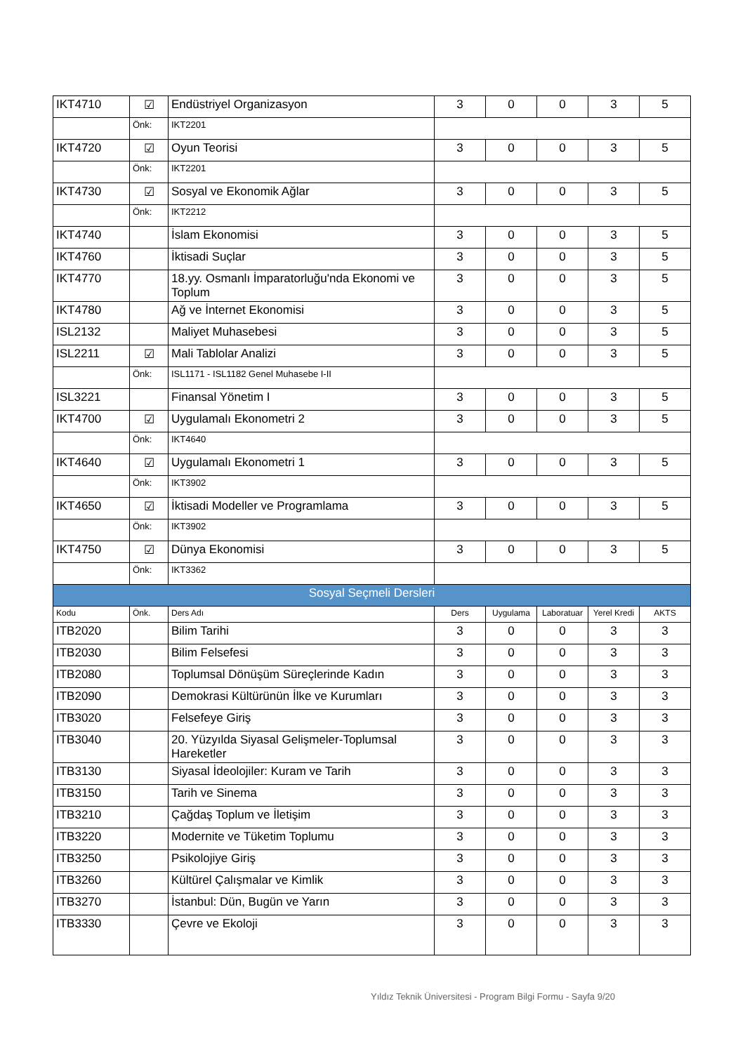| IKT4710 | ☑ | Endüstriyel Organizasyon | 3 | 0 | 0 | 3 | 5 |
| | Önk: | IKT2201 | | | | | |
| IKT4720 | ☑ | Oyun Teorisi | 3 | 0 | 0 | 3 | 5 |
| | Önk: | IKT2201 | | | | | |
| IKT4730 | ☑ | Sosyal ve Ekonomik Ağlar | 3 | 0 | 0 | 3 | 5 |
| | Önk: | IKT2212 | | | | | |
| IKT4740 | | İslam Ekonomisi | 3 | 0 | 0 | 3 | 5 |
| IKT4760 | | İktisadi Suçlar | 3 | 0 | 0 | 3 | 5 |
| IKT4770 | | 18.yy. Osmanlı İmparatorluğu'nda Ekonomi ve Toplum | 3 | 0 | 0 | 3 | 5 |
| IKT4780 | | Ağ ve İnternet Ekonomisi | 3 | 0 | 0 | 3 | 5 |
| ISL2132 | | Maliyet Muhasebesi | 3 | 0 | 0 | 3 | 5 |
| ISL2211 | ☑ | Mali Tablolar Analizi | 3 | 0 | 0 | 3 | 5 |
| | Önk: | ISL1171 - ISL1182 Genel Muhasebe I-II | | | | | |
| ISL3221 | | Finansal Yönetim I | 3 | 0 | 0 | 3 | 5 |
| IKT4700 | ☑ | Uygulamalı Ekonometri 2 | 3 | 0 | 0 | 3 | 5 |
| | Önk: | IKT4640 | | | | | |
| IKT4640 | ☑ | Uygulamalı Ekonometri 1 | 3 | 0 | 0 | 3 | 5 |
| | Önk: | IKT3902 | | | | | |
| IKT4650 | ☑ | İktisadi Modeller ve Programlama | 3 | 0 | 0 | 3 | 5 |
| | Önk: | IKT3902 | | | | | |
| IKT4750 | ☑ | Dünya Ekonomisi | 3 | 0 | 0 | 3 | 5 |
| | Önk: | IKT3362 | | | | | |
| Sosyal Seçmeli Dersleri | | | | | | | |
| Kodu | Önk. | Ders Adı | Ders | Uygulama | Laboratuar | Yerel Kredi | AKTS |
| ITB2020 | | Bilim Tarihi | 3 | 0 | 0 | 3 | 3 |
| ITB2030 | | Bilim Felsefesi | 3 | 0 | 0 | 3 | 3 |
| ITB2080 | | Toplumsal Dönüşüm Süreçlerinde Kadın | 3 | 0 | 0 | 3 | 3 |
| ITB2090 | | Demokrasi Kültürünün İlke ve Kurumları | 3 | 0 | 0 | 3 | 3 |
| ITB3020 | | Felsefeye Giriş | 3 | 0 | 0 | 3 | 3 |
| ITB3040 | | 20. Yüzyılda Siyasal Gelişmeler-Toplumsal Hareketler | 3 | 0 | 0 | 3 | 3 |
| ITB3130 | | Siyasal İdeolojiler: Kuram ve Tarih | 3 | 0 | 0 | 3 | 3 |
| ITB3150 | | Tarih ve Sinema | 3 | 0 | 0 | 3 | 3 |
| ITB3210 | | Çağdaş Toplum ve İletişim | 3 | 0 | 0 | 3 | 3 |
| ITB3220 | | Modernite ve Tüketim Toplumu | 3 | 0 | 0 | 3 | 3 |
| ITB3250 | | Psikolojiye Giriş | 3 | 0 | 0 | 3 | 3 |
| ITB3260 | | Kültürel Çalışmalar ve Kimlik | 3 | 0 | 0 | 3 | 3 |
| ITB3270 | | İstanbul: Dün, Bugün ve Yarın | 3 | 0 | 0 | 3 | 3 |
| ITB3330 | | Çevre ve Ekoloji | 3 | 0 | 0 | 3 | 3 |
Yıldız Teknik Üniversitesi - Program Bilgi Formu - Sayfa 9/20